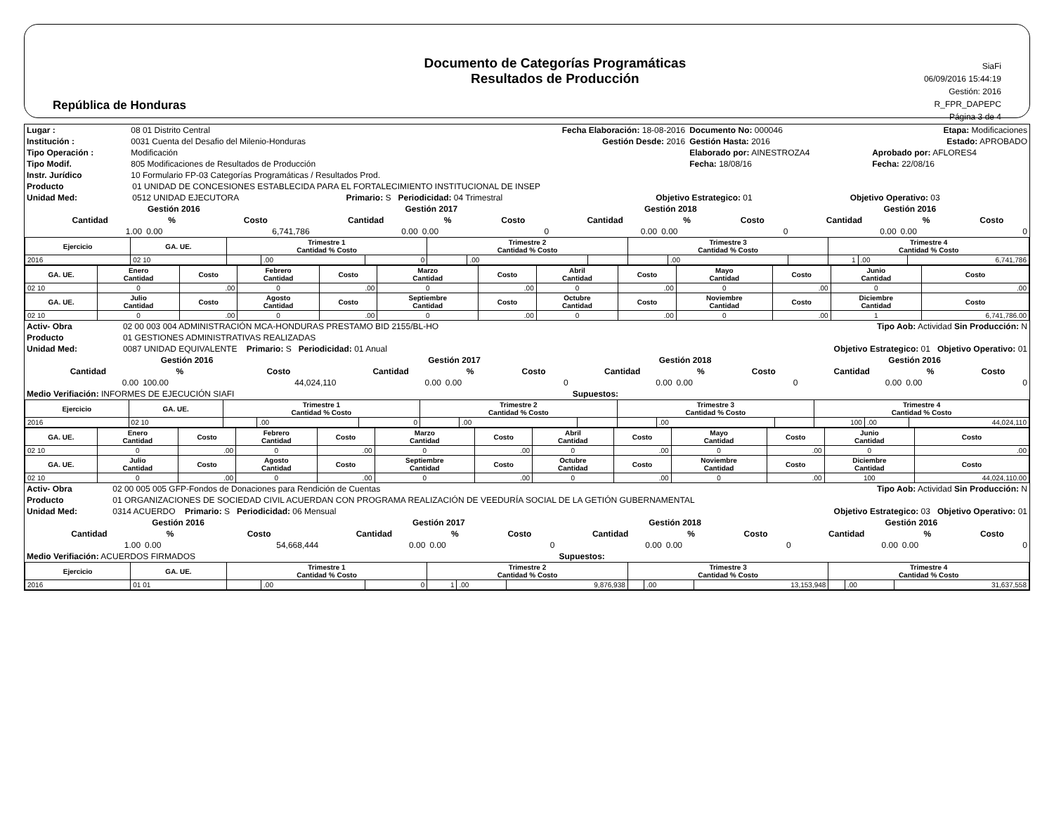República de Honduras
Documento de Categorías Programáticas
Resultados de Producción
SiaFi
06/09/2016 15:44:19
Gestión: 2016
R_FPR_DAPEPC
Página 3 de 4
| Lugar : | 08 01 Distrito Central | Fecha Elaboración: 18-08-2016 | Documento No: 000046 | Etapa: Modificaciones |
| Institución : | 0031 Cuenta del Desafio del Milenio-Honduras | Gestión Desde: 2016 | Gestión Hasta: 2016 | Estado: APROBADO |
| Tipo Operación : | Modificación | | Elaborado por: AINESTROZA4 | Aprobado por: AFLORES4 |
| Tipo Modif. | 805 Modificaciones de Resultados de Producción | | Fecha: 18/08/16 | Fecha: 22/08/16 |
| Instr. Jurídico | 10 Formulario FP-03 Categorías Programáticas / Resultados Prod. | | | |
| Producto | 01 UNIDAD DE CONCESIONES ESTABLECIDA PARA EL FORTALECIMIENTO INSTITUCIONAL DE INSEP | | | |
| Unidad Med: | 0512 UNIDAD EJECUTORA | Primario: S Periodicidad: 04 Trimestral | Objetivo Estrategico: 01 | Objetivo Operativo: 03 |
| | Gestión 2016 | | | Gestión 2017 | | | Gestión 2018 | | | Gestión 2016 | | |
| --- | --- | --- | --- | --- | --- | --- | --- | --- | --- | --- | --- | --- |
| | Cantidad | % | Costo | Cantidad | % | Costo | Cantidad | % | Costo | Cantidad | % | Costo |
| | 1.00 | 0.00 | 6,741,786 | 0.00 | 0.00 | 0 | 0.00 | 0.00 | 0 | 0.00 | 0.00 | 0 |
| Ejercicio | GA. UE. | Trimestre 1 Cantidad % Costo | | | Trimestre 2 Cantidad % Costo | | | Trimestre 3 Cantidad % Costo | | | Trimestre 4 Cantidad % Costo | | |
| --- | --- | --- | --- | --- | --- | --- | --- | --- | --- | --- | --- | --- | --- |
| 2016 | 02 10 | | .00 | 0 | | .00 | | | .00 | | 1 | .00 | 6,741,786 |
| GA. UE. | Enero Cantidad | Costo | Febrero Cantidad | Costo | Marzo Cantidad | Costo | Abril Cantidad | Costo | Mayo Cantidad | Costo | Junio Cantidad | Costo |
| --- | --- | --- | --- | --- | --- | --- | --- | --- | --- | --- | --- | --- |
| 02 10 | 0 | .00 | 0 | .00 | 0 | .00 | 0 | .00 | 0 | .00 | 0 | .00 |
| GA. UE. | Julio Cantidad | Costo | Agosto Cantidad | Costo | Septiembre Cantidad | Costo | Octubre Cantidad | Costo | Noviembre Cantidad | Costo | Diciembre Cantidad | Costo |
| 02 10 | 0 | .00 | 0 | .00 | 0 | .00 | 0 | .00 | 0 | .00 | 1 | 6,741,786.00 |
| Activ- Obra | 02 00 003 004 ADMINISTRACIÓN MCA-HONDURAS PRESTAMO BID 2155/BL-HO | Tipo Aob: Actividad Sin Producción: N |
| Producto | 01 GESTIONES ADMINISTRATIVAS REALIZADAS | |
| Unidad Med: | 0087 UNIDAD EQUIVALENTE Primario: S Periodicidad: 01 Anual | Objetivo Estrategico: 01 Objetivo Operativo: 01 |
| | Gestión 2016 | | | Gestión 2017 | | | Gestión 2018 | | | Gestión 2016 | | |
| --- | --- | --- | --- | --- | --- | --- | --- | --- | --- | --- | --- | --- |
| | Cantidad | % | Costo | Cantidad | % | Costo | Cantidad | % | Costo | Cantidad | % | Costo |
| | 0.00 | 100.00 | 44,024,110 | 0.00 | 0.00 | 0 | 0.00 | 0.00 | 0 | 0.00 | 0.00 | 0 |
| Medio Verifiación: INFORMES DE EJECUCIÓN SIAFI | | | | | | | Supuestos: | | | | | |
| Ejercicio | GA. UE. | Trimestre 1 Cantidad % Costo | | | Trimestre 2 Cantidad % Costo | | | Trimestre 3 Cantidad % Costo | | | Trimestre 4 Cantidad % Costo | | |
| --- | --- | --- | --- | --- | --- | --- | --- | --- | --- | --- | --- | --- | --- |
| 2016 | 02 10 | | .00 | 0 | | .00 | | | .00 | | 100 | .00 | 44,024,110 |
| GA. UE. | Enero Cantidad | Costo | Febrero Cantidad | Costo | Marzo Cantidad | Costo | Abril Cantidad | Costo | Mayo Cantidad | Costo | Junio Cantidad | Costo |
| --- | --- | --- | --- | --- | --- | --- | --- | --- | --- | --- | --- | --- |
| 02 10 | 0 | .00 | 0 | .00 | 0 | .00 | 0 | .00 | 0 | .00 | 0 | .00 |
| GA. UE. | Julio Cantidad | Costo | Agosto Cantidad | Costo | Septiembre Cantidad | Costo | Octubre Cantidad | Costo | Noviembre Cantidad | Costo | Diciembre Cantidad | Costo |
| 02 10 | 0 | .00 | 0 | .00 | 0 | .00 | 0 | .00 | 0 | .00 | 100 | 44,024,110.00 |
| Activ- Obra | 02 00 005 005 GFP-Fondos de Donaciones para Rendición de Cuentas | Tipo Aob: Actividad Sin Producción: N |
| Producto | 01 ORGANIZACIONES DE SOCIEDAD CIVIL ACUERDAN CON PROGRAMA REALIZACIÓN DE VEEDURÍA SOCIAL DE LA GETIÓN GUBERNAMENTAL | |
| Unidad Med: | 0314 ACUERDO Primario: S Periodicidad: 06 Mensual | Objetivo Estrategico: 03 Objetivo Operativo: 01 |
| | Gestión 2016 | | | Gestión 2017 | | | Gestión 2018 | | | Gestión 2016 | | |
| --- | --- | --- | --- | --- | --- | --- | --- | --- | --- | --- | --- | --- |
| | Cantidad | % | Costo | Cantidad | % | Costo | Cantidad | % | Costo | Cantidad | % | Costo |
| | 1.00 | 0.00 | 54,668,444 | 0.00 | 0.00 | 0 | 0.00 | 0.00 | 0 | 0.00 | 0.00 | 0 |
| Medio Verifiación: ACUERDOS FIRMADOS | | | | | | | Supuestos: | | | | | |
| Ejercicio | GA. UE. | Trimestre 1 Cantidad % Costo | | | Trimestre 2 Cantidad % Costo | | | Trimestre 3 Cantidad % Costo | | | Trimestre 4 Cantidad % Costo | | |
| --- | --- | --- | --- | --- | --- | --- | --- | --- | --- | --- | --- | --- | --- |
| 2016 | 01 01 | | .00 | 0 | 1 | .00 | 9,876,938 | | .00 | 13,153,948 | | .00 | 31,637,558 |